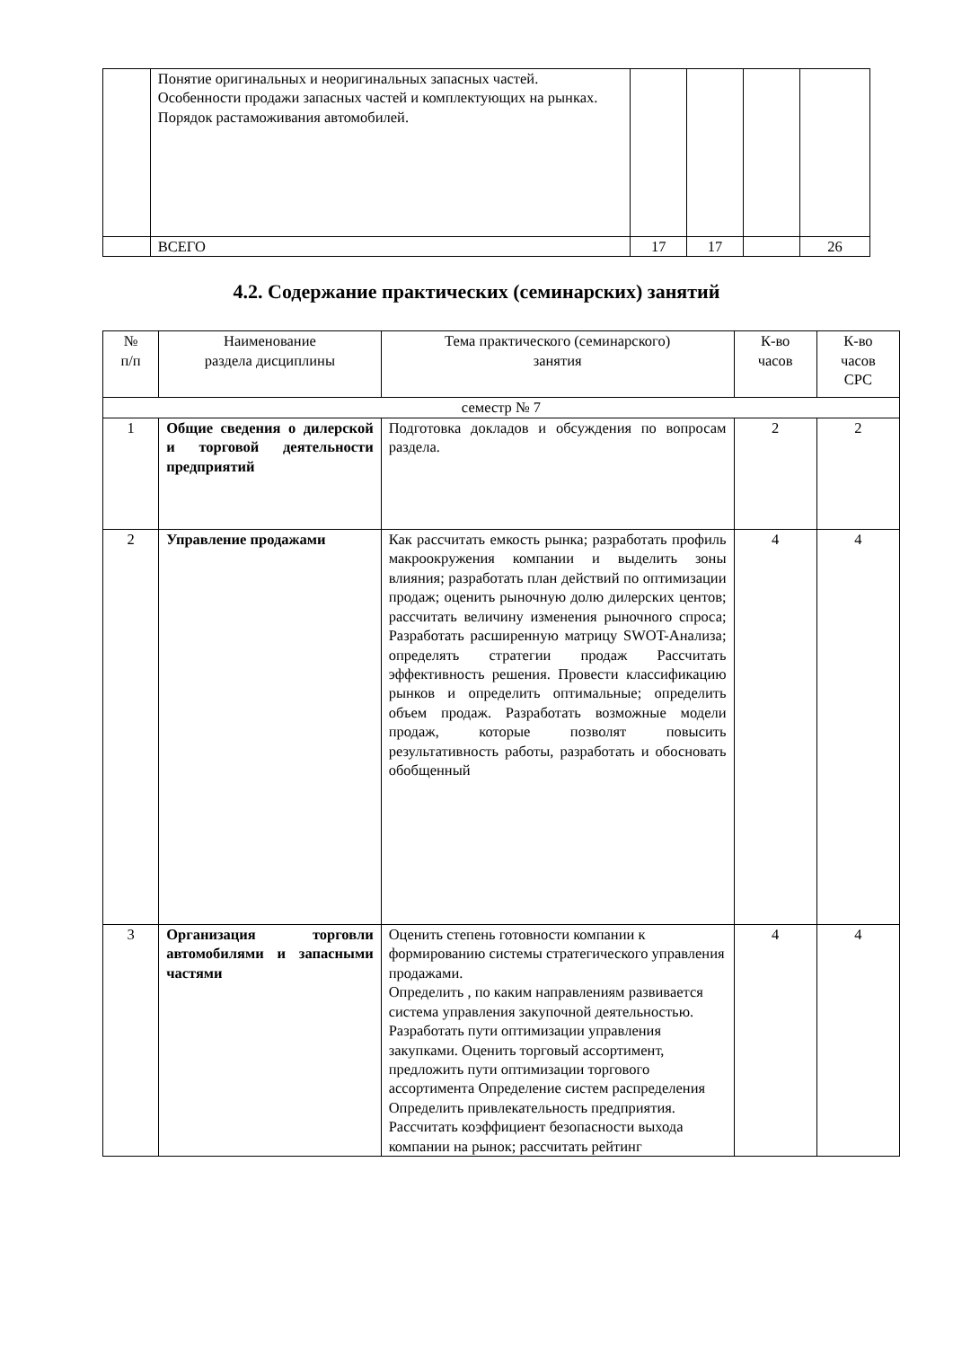| | Понятие оригинальных и неоригинальных запасных частей. Особенности продажи запасных частей и комплектующих на рынках. Порядок растаможивания автомобилей. | | | | |
| | ВСЕГО | 17 | 17 | | 26 |
4.2. Содержание практических (семинарских) занятий
| № п/п | Наименование раздела дисциплины | Тема практического (семинарского) занятия | К-во часов | К-во часов СРС |
| --- | --- | --- | --- | --- |
| семестр № 7 | | | | |
| 1 | Общие сведения о дилерской и торговой деятельности предприятий | Подготовка докладов и обсуждения по вопросам раздела. | 2 | 2 |
| 2 | Управление продажами | Как рассчитать емкость рынка; разработать профиль макроокружения компании и выделить зоны влияния; разработать план действий по оптимизации продаж; оценить рыночную долю дилерских центов; рассчитать величину изменения рыночного спроса; Разработать расширенную матрицу SWOT-Анализа; определять стратегии продаж Рассчитать эффективность решения. Провести классификацию рынков и определить оптимальные; определить объем продаж. Разработать возможные модели продаж, которые позволят повысить результативность работы, разработать и обосновать обобщенный | 4 | 4 |
| 3 | Организация торговли автомобилями и запасными частями | Оценить степень готовности компании к формированию системы стратегического управления продажами. Определить , по каким направлениям развивается система управления закупочной деятельностью. Разработать пути оптимизации управления закупками. Оценить торговый ассортимент, предложить пути оптимизации торгового ассортимента Определение систем распределения Определить привлекательность предприятия. Рассчитать коэффициент безопасности выхода компании на рынок; рассчитать рейтинг | 4 | 4 |